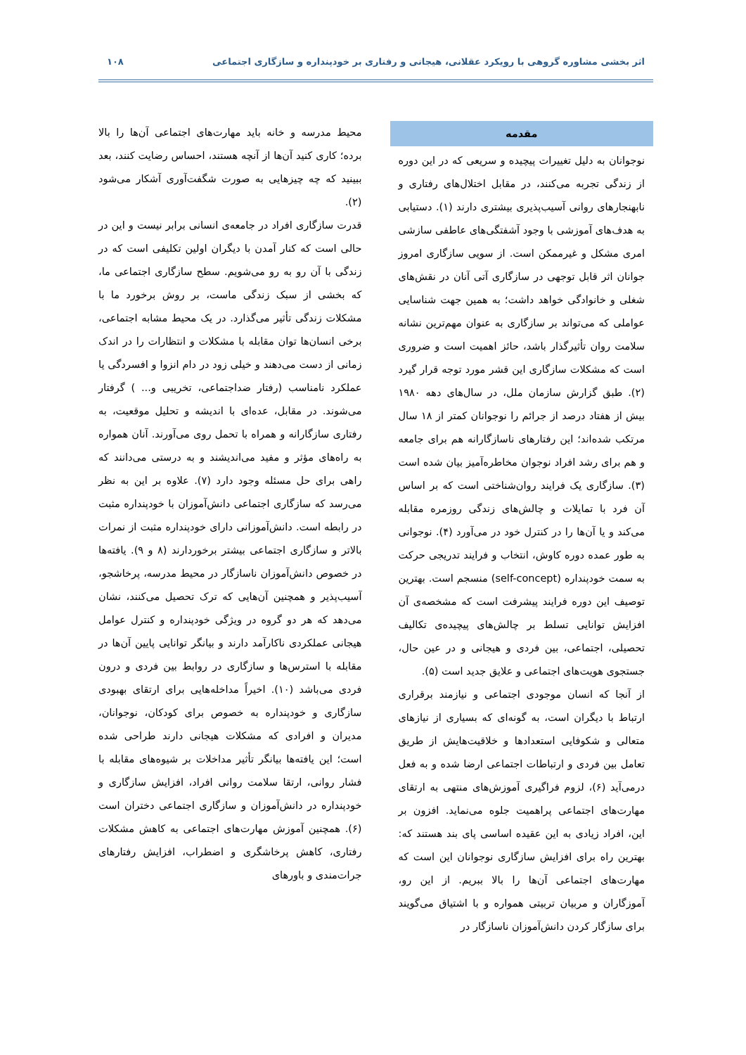اثر بخشی مشاوره گروهی با رویکرد عقلانی، هیجانی و رفتاری بر خودپنداره و سازگاری اجتماعی ۱۰۸
مقدمه
نوجوانان به دلیل تغییرات پیچیده و سریعی که در این دوره از زندگی تجربه می‌کنند، در مقابل اختلال‌های رفتاری و نابهنجارهای روانی آسیب‌پذیری بیشتری دارند (۱). دستیابی به هدف‌های آموزشی با وجود آشفتگی‌های عاطفی سازشی امری مشکل و غیرممکن است. از سویی سازگاری امروز جوانان اثر قابل توجهی در سازگاری آتی آنان در نقش‌های شغلی و خانوادگی خواهد داشت؛ به همین جهت شناسایی عواملی که می‌تواند بر سازگاری به عنوان مهم‌ترین نشانه سلامت روان تأثیرگذار باشد، حائز اهمیت است و ضروری است که مشکلات سازگاری این قشر مورد توجه قرار گیرد (۲). طبق گزارش سازمان ملل، در سال‌های دهه ۱۹۸۰ بیش از هفتاد درصد از جرائم را نوجوانان کمتر از ۱۸ سال مرتکب شده‌اند؛ این رفتارهای ناسازگارانه هم برای جامعه و هم برای رشد افراد نوجوان مخاطره‌آمیز بیان شده است (۳). سازگاری یک فرایند روان‌شناختی است که بر اساس آن فرد با تمایلات و چالش‌های زندگی روزمره مقابله می‌کند و یا آن‌ها را در کنترل خود در می‌آورد (۴). نوجوانی به طور عمده دوره کاوش، انتخاب و فرایند تدریجی حرکت به سمت خودپنداره (self-concept) منسجم است. بهترین توصیف این دوره فرایند پیشرفت است که مشخصه‌ی آن افزایش توانایی تسلط بر چالش‌های پیچیده‌ی تکالیف تحصیلی، اجتماعی، بین فردی و هیجانی و در عین حال، جستجوی هویت‌های اجتماعی و علایق جدید است (۵).
از آنجا که انسان موجودی اجتماعی و نیازمند برقراری ارتباط با دیگران است، به گونه‌ای که بسیاری از نیازهای متعالی و شکوفایی استعدادها و خلاقیت‌هایش از طریق تعامل بین فردی و ارتباطات اجتماعی ارضا شده و به فعل درمی‌آید (۶)، لزوم فراگیری آموزش‌های منتهی به ارتقای مهارت‌های اجتماعی پراهمیت جلوه می‌نماید. افزون بر این، افراد زیادی به این عقیده اساسی پای بند هستند که: بهترین راه برای افزایش سازگاری نوجوانان این است که مهارت‌های اجتماعی آن‌ها را بالا ببریم. از این رو، آموزگاران و مربیان تربیتی همواره و با اشتیاق می‌گویند برای سازگار کردن دانش‌آموزان ناسازگار در
محیط مدرسه و خانه باید مهارت‌های اجتماعی آن‌ها را بالا برده؛ کاری کنید آن‌ها از آنچه هستند، احساس رضایت کنند، بعد ببینید که چه چیزهایی به صورت شگفت‌آوری آشکار می‌شود (۲).
قدرت سازگاری افراد در جامعه‌ی انسانی برابر نیست و این در حالی است که کنار آمدن با دیگران اولین تکلیفی است که در زندگی با آن رو به رو می‌شویم. سطح سازگاری اجتماعی ما، که بخشی از سبک زندگی ماست، بر روش برخورد ما با مشکلات زندگی تأثیر می‌گذارد. در یک محیط مشابه اجتماعی، برخی انسان‌ها توان مقابله با مشکلات و انتظارات را در اندک زمانی از دست می‌دهند و خیلی زود در دام انزوا و افسردگی یا عملکرد نامناسب (رفتار ضداجتماعی، تخریبی و... ) گرفتار می‌شوند. در مقابل، عده‌ای با اندیشه و تحلیل موقعیت، به رفتاری سازگارانه و همراه با تحمل روی می‌آورند. آنان همواره به راه‌های مؤثر و مفید می‌اندیشند و به درستی می‌دانند که راهی برای حل مسئله وجود دارد (۷). علاوه بر این به نظر می‌رسد که سازگاری اجتماعی دانش‌آموزان با خودپنداره مثبت در رابطه است. دانش‌آموزانی دارای خودپنداره مثبت از نمرات بالاتر و سازگاری اجتماعی بیشتر برخوردارند (۸ و ۹). یافته‌ها در خصوص دانش‌آموزان ناسازگار در محیط مدرسه، پرخاشجو، آسیب‌پذیر و همچنین آن‌هایی که ترک تحصیل می‌کنند، نشان می‌دهد که هر دو گروه در ویژگی خودپنداره و کنترل عوامل هیجانی عملکردی ناکارآمد دارند و بیانگر توانایی پایین آن‌ها در مقابله با استرس‌ها و سازگاری در روابط بین فردی و درون فردی می‌باشد (۱۰). اخیراً مداخله‌هایی برای ارتقای بهبودی سازگاری و خودپنداره به خصوص برای کودکان، نوجوانان، مدیران و افرادی که مشکلات هیجانی دارند طراحی شده است؛ این یافته‌ها بیانگر تأثیر مداخلات بر شیوه‌های مقابله با فشار روانی، ارتقا سلامت روانی افراد، افزایش سازگاری و خودپنداره در دانش‌آموزان و سازگاری اجتماعی دختران است (۶). همچنین آموزش مهارت‌های اجتماعی به کاهش مشکلات رفتاری، کاهش پرخاشگری و اضطراب، افزایش رفتارهای جرات‌مندی و باورهای